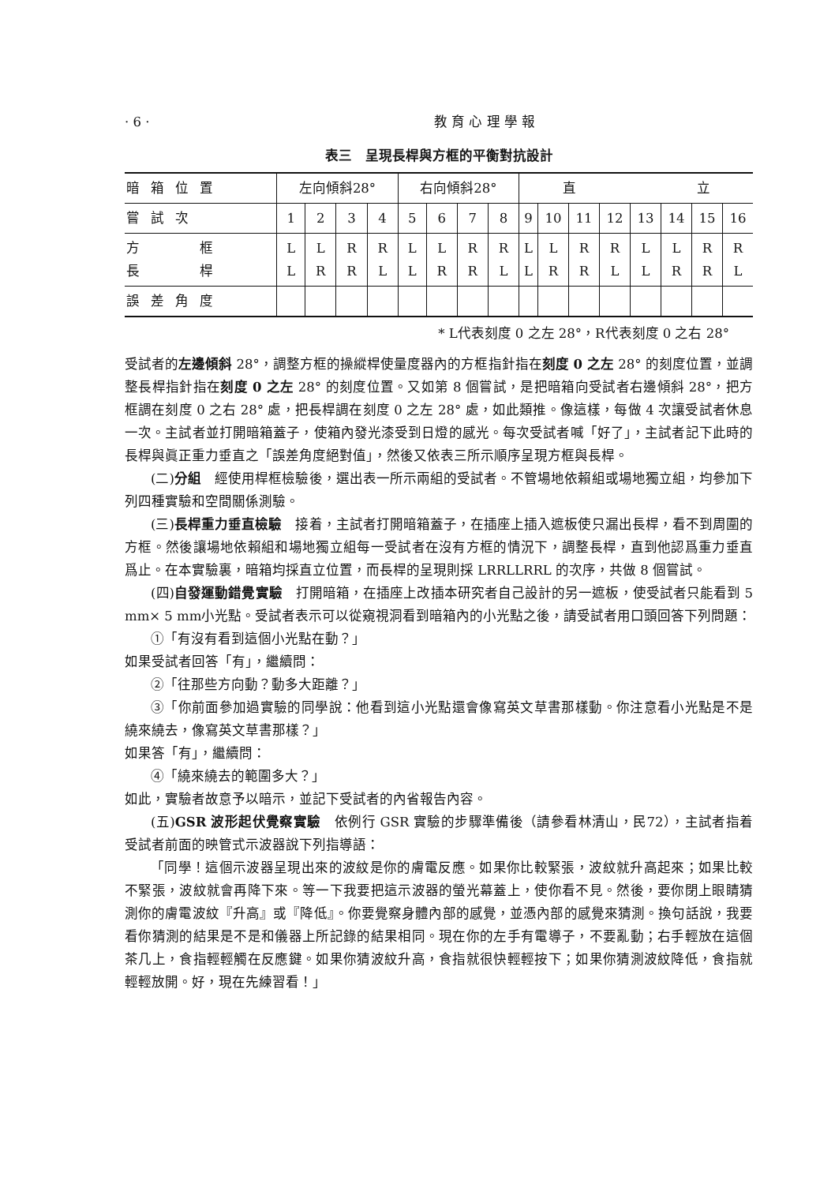· 6 · 教 育 心 理 學 報
表三　呈現長桿與方框的平衡對抗設計
| 暗箱位置 | 左向傾斜28° | | | | 右向傾斜28° | | | | 直 立 | | | | | | | |
| 嘗試次 | 1 | 2 | 3 | 4 | 5 | 6 | 7 | 8 | 9 | 10 | 11 | 12 | 13 | 14 | 15 | 16 |
| 方 框 長 桿 | L L | L R | R R | R L | L L | L R | R R | R L | L L | L R | R R | R L | L L | L R | R R | R L |
| 誤差角度 | | | | | | | | | | | | | | | | |
* L代表刻度 0 之左 28°，R代表刻度 0 之右 28°
受試者的左邊傾斜 28°，調整方框的操縱桿使量度器內的方框指針指在刻度 0 之左 28° 的刻度位置，並調整長桿指針指在刻度 0 之左 28° 的刻度位置。又如第 8 個嘗試，是把暗箱向受試者右邊傾斜 28°，把方框調在刻度 0 之右 28° 處，把長桿調在刻度 0 之左 28° 處，如此類推。像這樣，每做 4 次讓受試者休息一次。主試者並打開暗箱蓋子，使箱內發光漆受到日燈的感光。每次受試者喊「好了」，主試者記下此時的長桿與眞正重力垂直之「誤差角度絕對值」，然後又依表三所示順序呈現方框與長桿。
(二)分組　經使用桿框檢驗後，選出表一所示兩組的受試者。不管場地依賴組或場地獨立組，均參加下列四種實驗和空間關係測驗。
(三)長桿重力垂直檢驗　接着，主試者打開暗箱蓋子，在插座上插入遮板使只漏出長桿，看不到周圍的方框。然後讓場地依賴組和場地獨立組每一受試者在沒有方框的情況下，調整長桿，直到他認爲重力垂直爲止。在本實驗裏，暗箱均採直立位置，而長桿的呈現則採 LRRLLRRL 的次序，共做 8 個嘗試。
(四)自發運動錯覺實驗　打開暗箱，在插座上改插本研究者自己設計的另一遮板，使受試者只能看到 5 mm× 5 mm小光點。受試者表示可以從窺視洞看到暗箱內的小光點之後，請受試者用口頭回答下列問題：
①「有沒有看到這個小光點在動？」
如果受試者回答「有」，繼續問：
②「往那些方向動？動多大距離？」
③「你前面參加過實驗的同學說：他看到這小光點還會像寫英文草書那樣動。你注意看小光點是不是繞來繞去，像寫英文草書那樣？」
如果答「有」，繼續問：
④「繞來繞去的範圍多大？」
如此，實驗者故意予以暗示，並記下受試者的內省報告內容。
(五)GSR 波形起伏覺察實驗　依例行 GSR 實驗的步驟準備後（請參看林清山，民72），主試者指着受試者前面的映管式示波器說下列指導語：
「同學！這個示波器呈現出來的波紋是你的膚電反應。如果你比較緊張，波紋就升高起來；如果比較不緊張，波紋就會再降下來。等一下我要把這示波器的螢光幕蓋上，使你看不見。然後，要你閉上眼睛猜測你的膚電波紋『升高』或『降低』。你要覺察身體內部的感覺，並憑內部的感覺來猜測。換句話說，我要看你猜測的結果是不是和儀器上所記錄的結果相同。現在你的左手有電導子，不要亂動；右手輕放在這個茶几上，食指輕輕觸在反應鍵。如果你猜波紋升高，食指就很快輕輕按下；如果你猜測波紋降低，食指就輕輕放開。好，現在先練習看！」